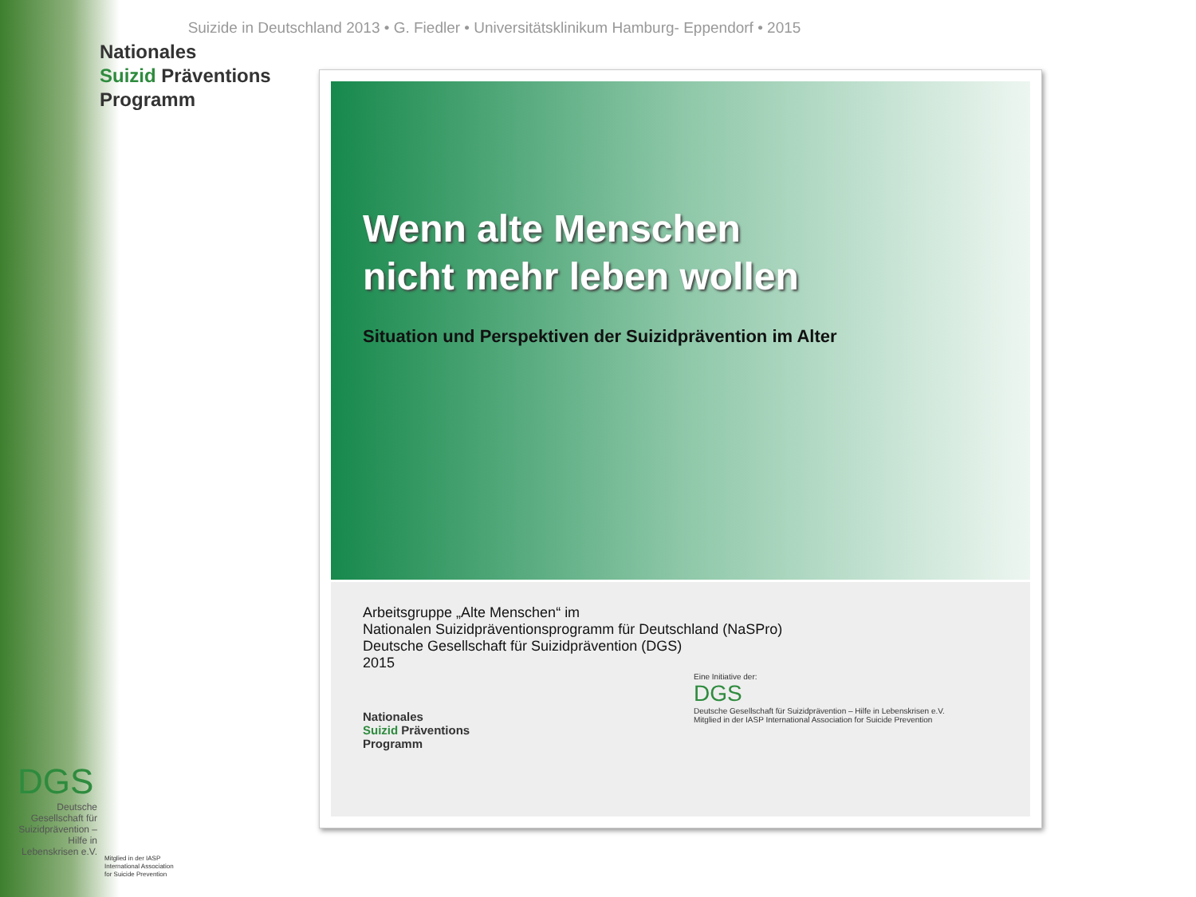Suizide in Deutschland 2013 • G. Fiedler • Universitätsklinikum Hamburg- Eppendorf • 2015
Nationales
Suizid Präventions
Programm
Wenn alte Menschen
nicht mehr leben wollen
Situation und Perspektiven der Suizidprävention im Alter
Arbeitsgruppe „Alte Menschen“ im
Nationalen Suizidpräventionsprogramm für Deutschland (NaSPro)
Deutsche Gesellschaft für Suizidprävention (DGS)
2015
Nationales
Suizid Präventions
Programm
Eine Initiative der:
DGS
Deutsche Gesellschaft für Suizidprävention – Hilfe in Lebenskrisen e.V.
Mitglied in der IASP International Association for Suicide Prevention
DGS
Deutsche Gesellschaft für Suizidprävention – Hilfe in Lebenskrisen e.V.
Mitglied in der IASP
International Association
for Suicide Prevention